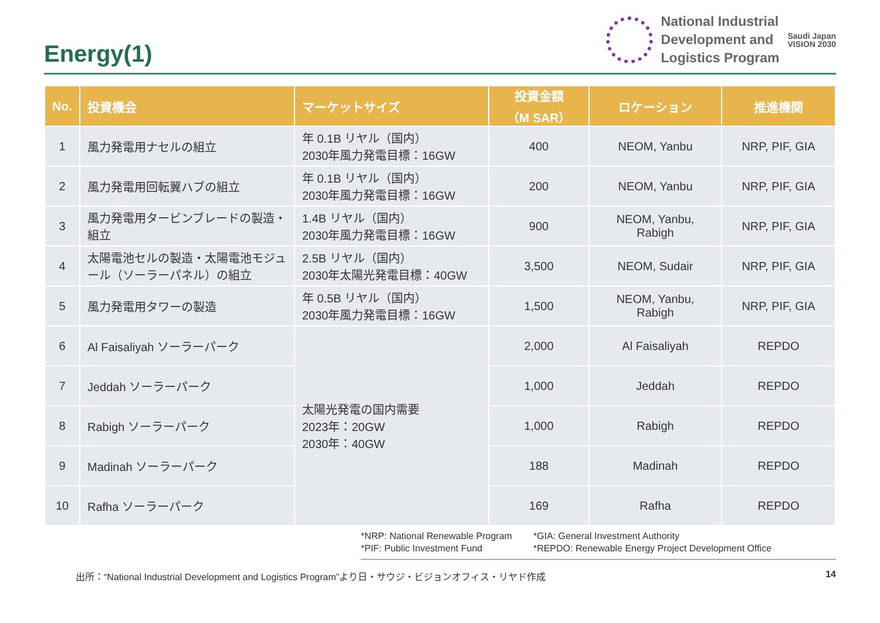Energy(1)
National Industrial
Development and
Logistics Program
Saudi Japan
VISION 2030
| No. | 投資機会 | マーケットサイズ | 投資金額 （M SAR） | ロケーション | 推進機関 |
| --- | --- | --- | --- | --- | --- |
| 1 | 風力発電用ナセルの組立 | 年 0.1B リヤル（国内） 2030年風力発電目標：16GW | 400 | NEOM, Yanbu | NRP, PIF, GIA |
| 2 | 風力発電用回転翼ハブの組立 | 年 0.1B リヤル（国内） 2030年風力発電目標：16GW | 200 | NEOM, Yanbu | NRP, PIF, GIA |
| 3 | 風力発電用タービンブレードの製造・組立 | 1.4B リヤル（国内） 2030年風力発電目標：16GW | 900 | NEOM, Yanbu, Rabigh | NRP, PIF, GIA |
| 4 | 太陽電池セルの製造・太陽電池モジュール（ソーラーパネル）の組立 | 2.5B リヤル（国内） 2030年太陽光発電目標：40GW | 3,500 | NEOM, Sudair | NRP, PIF, GIA |
| 5 | 風力発電用タワーの製造 | 年 0.5B リヤル（国内） 2030年風力発電目標：16GW | 1,500 | NEOM, Yanbu, Rabigh | NRP, PIF, GIA |
| 6 | Al Faisaliyah ソーラーパーク | 太陽光発電の国内需要 2023年：20GW 2030年：40GW | 2,000 | Al Faisaliyah | REPDO |
| 7 | Jeddah ソーラーパーク | | 1,000 | Jeddah | REPDO |
| 8 | Rabigh ソーラーパーク | | 1,000 | Rabigh | REPDO |
| 9 | Madinah ソーラーパーク | | 188 | Madinah | REPDO |
| 10 | Rafha ソーラーパーク | | 169 | Rafha | REPDO |
*NRP: National Renewable Program
*PIF: Public Investment Fund
*GIA: General Investment Authority
*REPDO: Renewable Energy Project Development Office
出所：“National Industrial Development and Logistics Program”より日・サウジ・ビジョンオフィス・リヤド作成 14